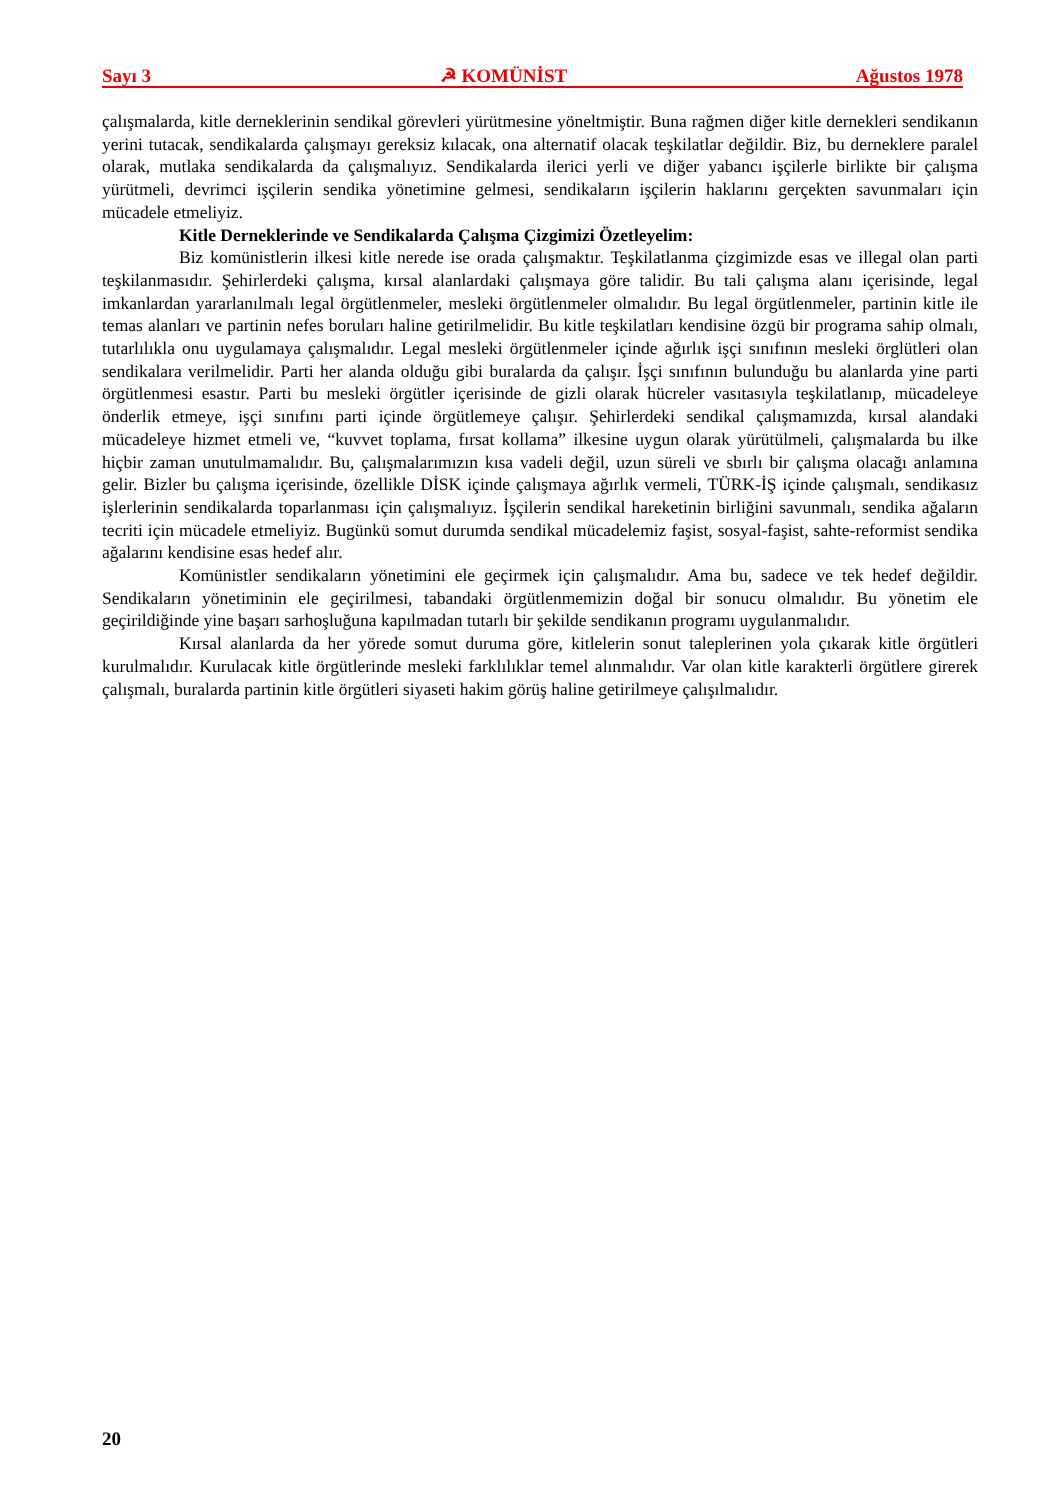Sayı 3 ☭ KOMÜNİST Ağustos 1978
çalışmalarda, kitle derneklerinin sendikal görevleri yürütmesine yöneltmiştir. Buna rağmen diğer kitle dernekleri sendikanın yerini tutacak, sendikalarda çalışmayı gereksiz kılacak, ona alternatif olacak teşkilatlar değildir. Biz, bu derneklere paralel olarak, mutlaka sendikalarda da çalışmalıyız. Sendikalarda ilerici yerli ve diğer yabancı işçilerle birlikte bir çalışma yürütmeli, devrimci işçilerin sendika yönetimine gelmesi, sendikaların işçilerin haklarını gerçekten savunmaları için mücadele etmeliyiz.
Kitle Derneklerinde ve Sendikalarda Çalışma Çizgimizi Özetleyelim:
Biz komünistlerin ilkesi kitle nerede ise orada çalışmaktır. Teşkilatlanma çizgimizde esas ve illegal olan parti teşkilanmasıdır. Şehirlerdeki çalışma, kırsal alanlardaki çalışmaya göre talidir. Bu tali çalışma alanı içerisinde, legal imkanlardan yararlanılmalı legal örgütlenmeler, mesleki örgütlenmeler olmalıdır. Bu legal örgütlenmeler, partinin kitle ile temas alanları ve partinin nefes boruları haline getirilmelidir. Bu kitle teşkilatları kendisine özgü bir programa sahip olmalı, tutarlılıkla onu uygulamaya çalışmalıdır. Legal mesleki örgütlenmeler içinde ağırlık işçi sınıfının mesleki örglütleri olan sendikalara verilmelidir. Parti her alanda olduğu gibi buralarda da çalışır. İşçi sınıfının bulunduğu bu alanlarda yine parti örgütlenmesi esastır. Parti bu mesleki örgütler içerisinde de gizli olarak hücreler vasıtasıyla teşkilatlanıp, mücadeleye önderlik etmeye, işçi sınıfını parti içinde örgütlemeye çalışır. Şehirlerdeki sendikal çalışmamızda, kırsal alandaki mücadeleye hizmet etmeli ve, “kuvvet toplama, fırsat kollama” ilkesine uygun olarak yürütülmeli, çalışmalarda bu ilke hiçbir zaman unutulmamalıdır. Bu, çalışmalarımızın kısa vadeli değil, uzun süreli ve sbırlı bir çalışma olacağı anlamına gelir. Bizler bu çalışma içerisinde, özellikle DİSK içinde çalışmaya ağırlık vermeli, TÜRK-İŞ içinde çalışmalı, sendikasız işlerlerinin sendikalarda toparlanması için çalışmalıyız. İşçilerin sendikal hareketinin birliğini savunmalı, sendika ağaların tecriti için mücadele etmeliyiz. Bugünkü somut durumda sendikal mücadelemiz faşist, sosyal-faşist, sahte-reformist sendika ağalarını kendisine esas hedef alır.
Komünistler sendikaların yönetimini ele geçirmek için çalışmalıdır. Ama bu, sadece ve tek hedef değildir. Sendikaların yönetiminin ele geçirilmesi, tabandaki örgütlenmemizin doğal bir sonucu olmalıdır. Bu yönetim ele geçirildiğinde yine başarı sarhoşluğuna kapılmadan tutarlı bir şekilde sendikanın programı uygulanmalıdır.
Kırsal alanlarda da her yörede somut duruma göre, kitlelerin sonut taleplerinen yola çıkarak kitle örgütleri kurulmalıdır. Kurulacak kitle örgütlerinde mesleki farklılıklar temel alınmalıdır. Var olan kitle karakterli örgütlere girerek çalışmalı, buralarda partinin kitle örgütleri siyaseti hakim görüş haline getirilmeye çalışılmalıdır.
20